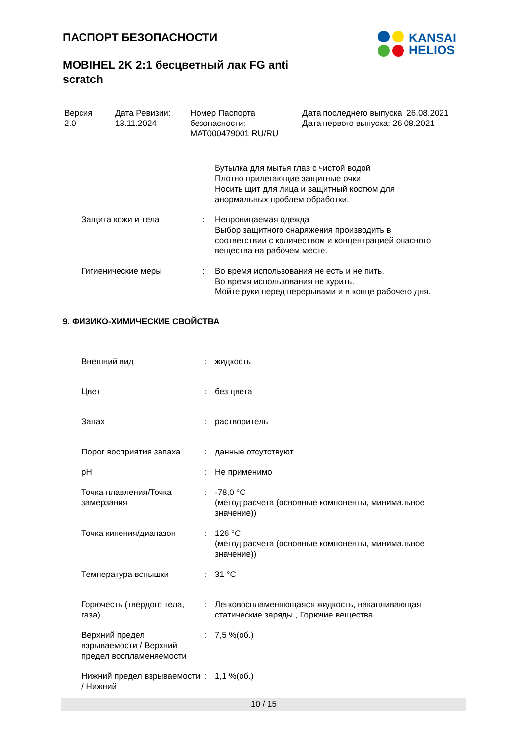ПАСПОРТ БЕЗОПАСНОСТИ
MOBIHEL 2K 2:1 бесцветный лак FG anti scratch
KANSAI
HELIOS
Версия
2.0
Дата Ревизии:
13.11.2024
Номер Паспорта безопасности:
MAT000479001 RU/RU
Дата последнего выпуска: 26.08.2021
Дата первого выпуска: 26.08.2021
Бутылка для мытья глаз с чистой водой
Плотно прилегающие защитные очки
Носить щит для лица и защитный костюм для
анормальных проблем обработки.
Защита кожи и тела : Непроницаемая одежда
Выбор защитного снаряжения производить в
соответствии с количеством и концентрацией опасного
вещества на рабочем месте.
Гигиенические меры : Во время использования не есть и не пить.
Во время использования не курить.
Мойте руки перед перерывами и в конце рабочего дня.
9. ФИЗИКО-ХИМИЧЕСКИЕ СВОЙСТВА
Внешний вид : жидкость
Цвет : без цвета
Запах : растворитель
Порог восприятия запаха : данные отсутствуют
pH : Не применимо
Точка плавления/Точка замерзания
: -78,0 °C
(метод расчета (основные компоненты, минимальное значение))
Точка кипения/диапазон : 126 °C
(метод расчета (основные компоненты, минимальное значение))
Температура вспышки : 31 °C
Горючесть (твердого тела, газа)
: Легковоспламеняющаяся жидкость, накапливающая статические заряды., Горючие вещества
Верхний предел взрываемости / Верхний предел воспламеняемости
: 7,5 %(об.)
Нижний предел взрываемости / Нижний
: 1,1 %(об.)
10 / 15